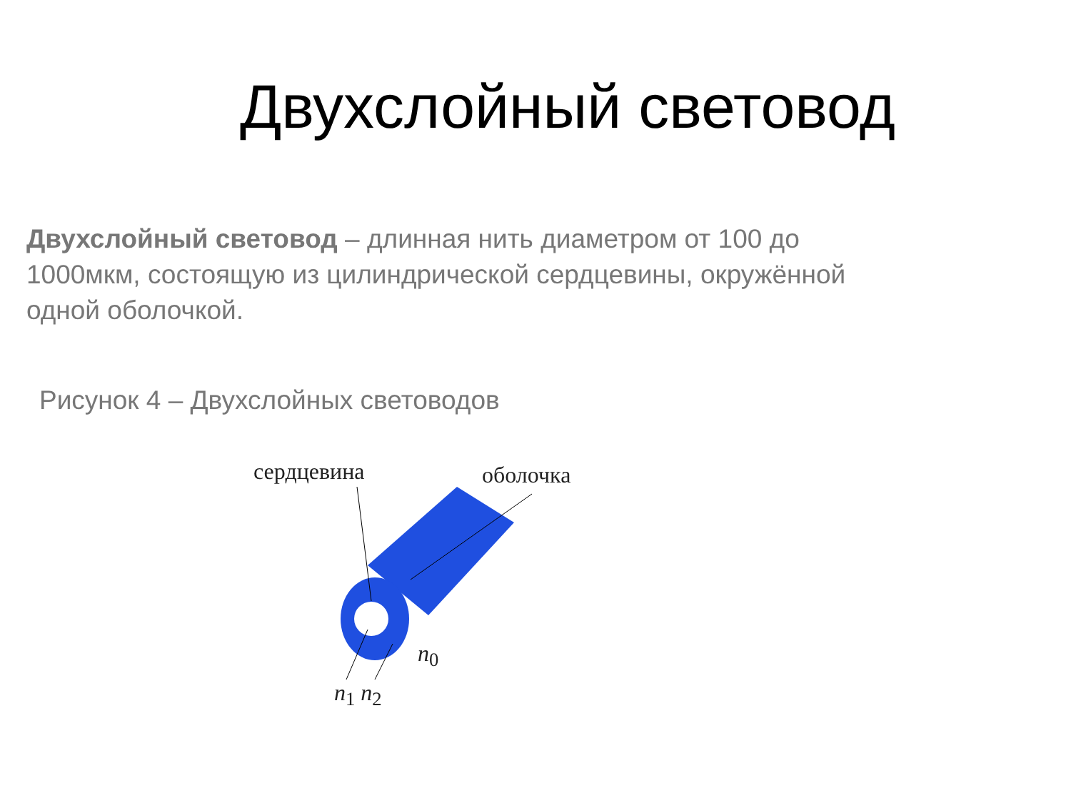Двухслойный световод
Двухслойный световод – длинная нить диаметром от 100 до 1000мкм, состоящую из цилиндрической сердцевины, окружённой одной оболочкой.
Рисунок 4 – Двухслойных световодов
сердцевина оболочка
n<sub>0</sub>
n<sub>1</sub> n<sub>2</sub>